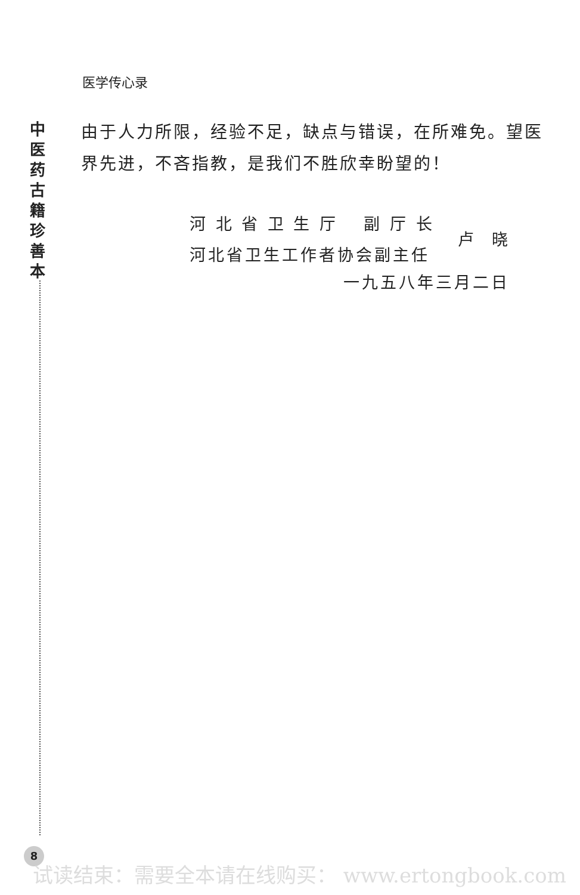医学传心录
中医药古籍珍善本
由于人力所限，经验不足，缺点与错误，在所难免。望医界先进，不吝指教，是我们不胜欣幸盼望的！
河 北 省 卫 生 厅　 副 厅 长
河北省卫生工作者协会副主任
卢晓
一九五八年三月二日
8
试读结束：需要全本请在线购买： www.ertongbook.com